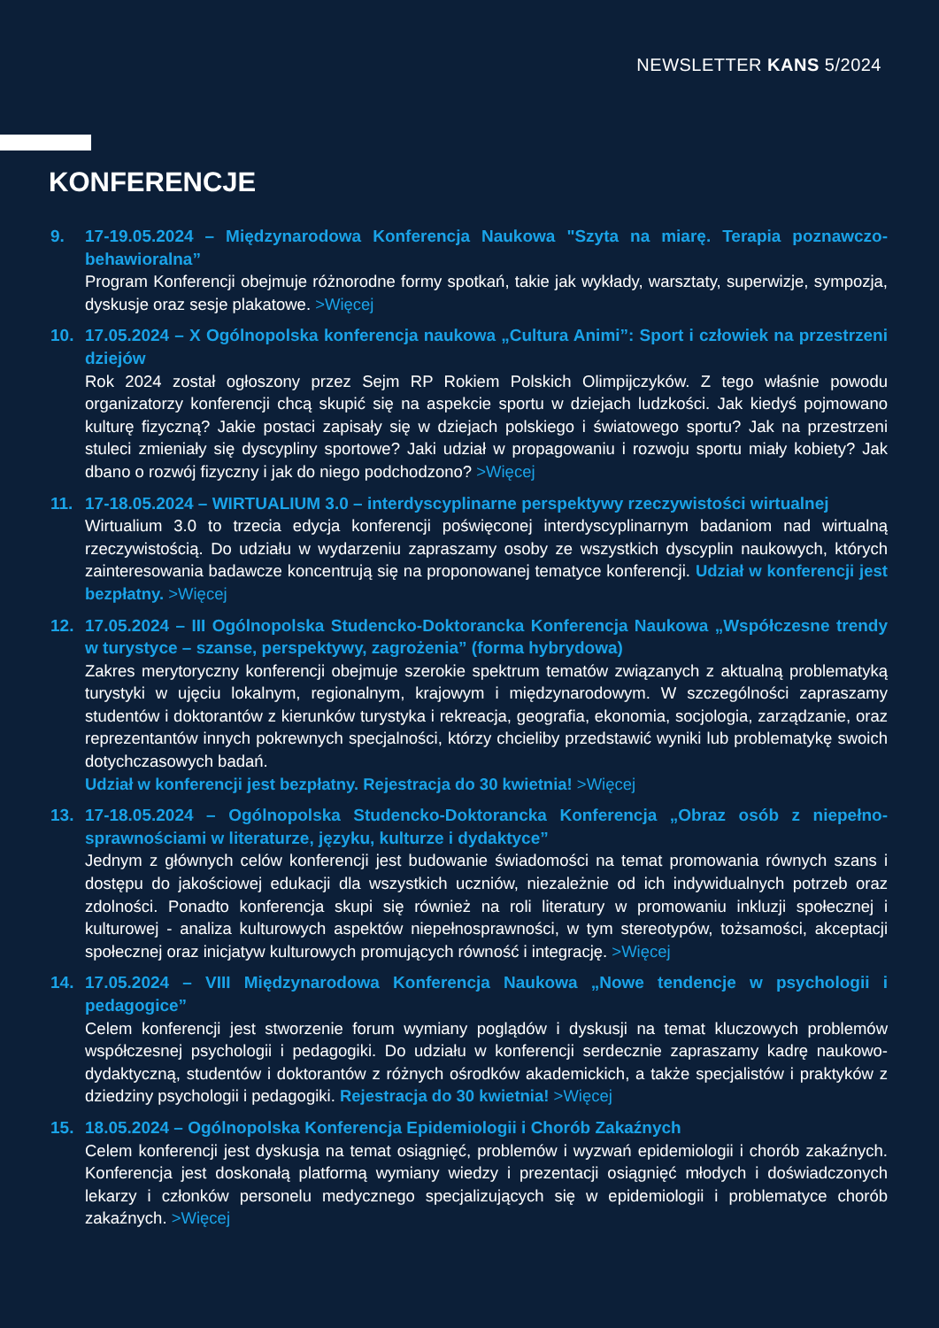NEWSLETTER KANS 5/2024
KONFERENCJE
9. 17-19.05.2024 – Międzynarodowa Konferencja Naukowa "Szyta na miarę. Terapia poznawczo-behawioralna”
Program Konferencji obejmuje różnorodne formy spotkań, takie jak wykłady, warsztaty, superwizje, sympozja, dyskusje oraz sesje plakatowe. >Więcej
10. 17.05.2024 – X Ogólnopolska konferencja naukowa „Cultura Animi”: Sport i człowiek na przestrzeni dziejów
Rok 2024 został ogłoszony przez Sejm RP Rokiem Polskich Olimpijczyków. Z tego właśnie powodu organizatorzy konferencji chcą skupić się na aspekcie sportu w dziejach ludzkości. Jak kiedyś pojmowano kulturę fizyczną? Jakie postaci zapisały się w dziejach polskiego i światowego sportu? Jak na przestrzeni stuleci zmieniały się dyscypliny sportowe? Jaki udział w propagowaniu i rozwoju sportu miały kobiety? Jak dbano o rozwój fizyczny i jak do niego podchodzono? >Więcej
11. 17-18.05.2024 – WIRTUALIUM 3.0 – interdyscyplinarne perspektywy rzeczywistości wirtualnej
Wirtualium 3.0 to trzecia edycja konferencji poświęconej interdyscyplinarnym badaniom nad wirtualną rzeczywistością. Do udziału w wydarzeniu zapraszamy osoby ze wszystkich dyscyplin naukowych, których zainteresowania badawcze koncentrują się na proponowanej tematyce konferencji. Udział w konferencji jest bezpłatny. >Więcej
12. 17.05.2024 – III Ogólnopolska Studencko-Doktorancka Konferencja Naukowa „Współczesne trendy w turystyce – szanse, perspektywy, zagrożenia” (forma hybrydowa)
Zakres merytoryczny konferencji obejmuje szerokie spektrum tematów związanych z aktualną problematyką turystyki w ujęciu lokalnym, regionalnym, krajowym i międzynarodowym. W szczególności zapraszamy studentów i doktorantów z kierunków turystyka i rekreacja, geografia, ekonomia, socjologia, zarządzanie, oraz reprezentantów innych pokrewnych specjalności, którzy chcieliby przedstawić wyniki lub problematykę swoich dotychczasowych badań.
Udział w konferencji jest bezpłatny. Rejestracja do 30 kwietnia! >Więcej
13. 17-18.05.2024 – Ogólnopolska Studencko-Doktorancka Konferencja „Obraz osób z niepełno-sprawnościami w literaturze, języku, kulturze i dydaktyce”
Jednym z głównych celów konferencji jest budowanie świadomości na temat promowania równych szans i dostępu do jakościowej edukacji dla wszystkich uczniów, niezależnie od ich indywidualnych potrzeb oraz zdolności. Ponadto konferencja skupi się również na roli literatury w promowaniu inkluzji społecznej i kulturowej - analiza kulturowych aspektów niepełnosprawności, w tym stereotypów, tożsamości, akceptacji społecznej oraz inicjatyw kulturowych promujących równość i integrację. >Więcej
14. 17.05.2024 – VIII Międzynarodowa Konferencja Naukowa „Nowe tendencje w psychologii i pedagogice”
Celem konferencji jest stworzenie forum wymiany poglądów i dyskusji na temat kluczowych problemów współczesnej psychologii i pedagogiki. Do udziału w konferencji serdecznie zapraszamy kadrę naukowo-dydaktyczną, studentów i doktorantów z różnych ośrodków akademickich, a także specjalistów i praktyków z dziedziny psychologii i pedagogiki. Rejestracja do 30 kwietnia! >Więcej
15. 18.05.2024 – Ogólnopolska Konferencja Epidemiologii i Chorób Zakaźnych
Celem konferencji jest dyskusja na temat osiągnięć, problemów i wyzwań epidemiologii i chorób zakaźnych. Konferencja jest doskonałą platformą wymiany wiedzy i prezentacji osiągnięć młodych i doświadczonych lekarzy i członków personelu medycznego specjalizujących się w epidemiologii i problematyce chorób zakaźnych. >Więcej